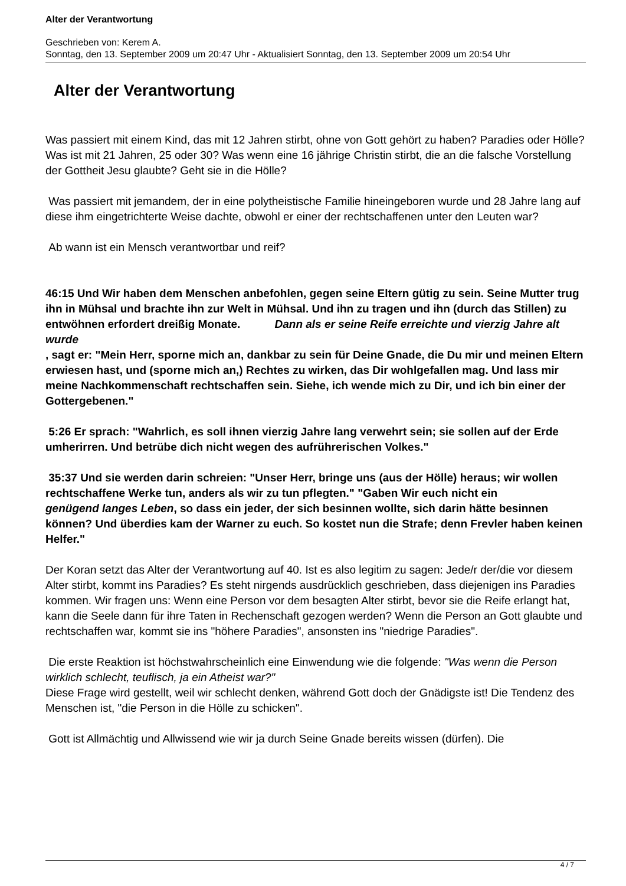Alter der Verantwortung
Geschrieben von: Kerem A.
Sonntag, den 13. September 2009 um 20:47 Uhr - Aktualisiert Sonntag, den 13. September 2009 um 20:54 Uhr
Alter der Verantwortung
Was passiert mit einem Kind, das mit 12 Jahren stirbt, ohne von Gott gehört zu haben? Paradies oder Hölle? Was ist mit 21 Jahren, 25 oder 30? Was wenn eine 16 jährige Christin stirbt, die an die falsche Vorstellung der Gottheit Jesu glaubte? Geht sie in die Hölle?
Was passiert mit jemandem, der in eine polytheistische Familie hineingeboren wurde und 28 Jahre lang auf diese ihm eingetrichterte Weise dachte, obwohl er einer der rechtschaffenen unter den Leuten war?
Ab wann ist ein Mensch verantwortbar und reif?
46:15 Und Wir haben dem Menschen anbefohlen, gegen seine Eltern gütig zu sein. Seine Mutter trug ihn in Mühsal und brachte ihn zur Welt in Mühsal. Und ihn zu tragen und ihn (durch das Stillen) zu entwöhnen erfordert dreißig Monate. Dann als er seine Reife erreichte und vierzig Jahre alt wurde
, sagt er: "Mein Herr, sporne mich an, dankbar zu sein für Deine Gnade, die Du mir und meinen Eltern erwiesen hast, und (sporne mich an,) Rechtes zu wirken, das Dir wohlgefallen mag. Und lass mir meine Nachkommenschaft rechtschaffen sein. Siehe, ich wende mich zu Dir, und ich bin einer der Gottergebenen."
5:26 Er sprach: "Wahrlich, es soll ihnen vierzig Jahre lang verwehrt sein; sie sollen auf der Erde umherirren. Und betrübe dich nicht wegen des aufrührerischen Volkes."
35:37 Und sie werden darin schreien: "Unser Herr, bringe uns (aus der Hölle) heraus; wir wollen rechtschaffene Werke tun, anders als wir zu tun pflegten." "Gaben Wir euch nicht ein genügend langes Leben, so dass ein jeder, der sich besinnen wollte, sich darin hätte besinnen können? Und überdies kam der Warner zu euch. So kostet nun die Strafe; denn Frevler haben keinen Helfer."
Der Koran setzt das Alter der Verantwortung auf 40. Ist es also legitim zu sagen: Jede/r der/die vor diesem Alter stirbt, kommt ins Paradies? Es steht nirgends ausdrücklich geschrieben, dass diejenigen ins Paradies kommen. Wir fragen uns: Wenn eine Person vor dem besagten Alter stirbt, bevor sie die Reife erlangt hat, kann die Seele dann für ihre Taten in Rechenschaft gezogen werden? Wenn die Person an Gott glaubte und rechtschaffen war, kommt sie ins "höhere Paradies", ansonsten ins "niedrige Paradies".
Die erste Reaktion ist höchstwahrscheinlich eine Einwendung wie die folgende: "Was wenn die Person wirklich schlecht, teuflisch, ja ein Atheist war?"
Diese Frage wird gestellt, weil wir schlecht denken, während Gott doch der Gnädigste ist! Die Tendenz des Menschen ist, "die Person in die Hölle zu schicken".
Gott ist Allmächtig und Allwissend wie wir ja durch Seine Gnade bereits wissen (dürfen). Die
4 / 7